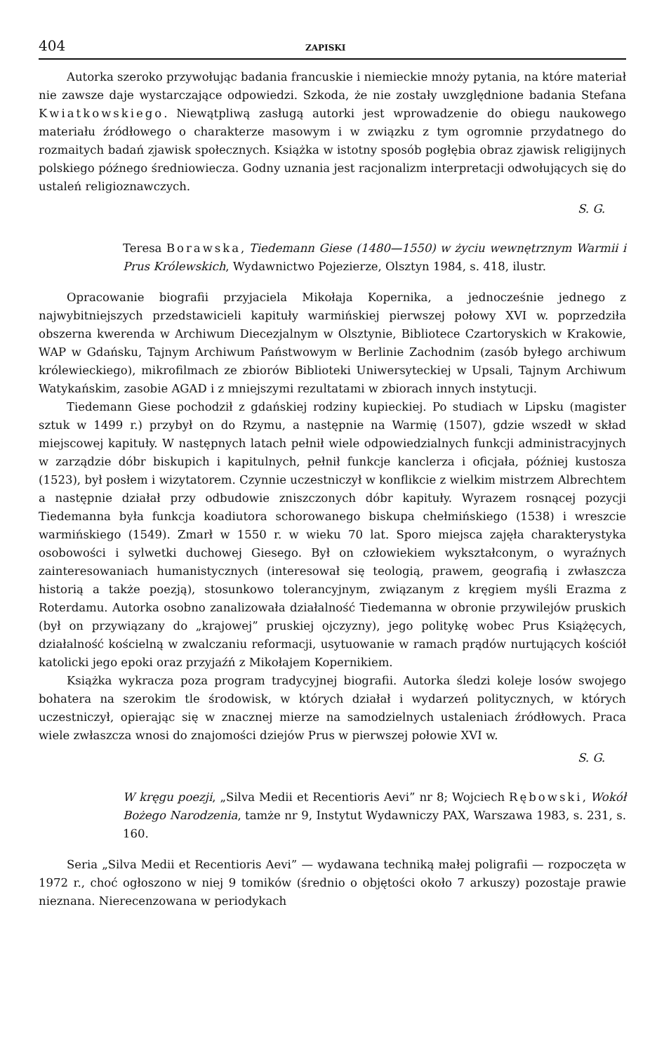404 ZAPISKI
Autorka szeroko przywołując badania francuskie i niemieckie mnoży pytania, na które materiał nie zawsze daje wystarczające odpowiedzi. Szkoda, że nie zostały uwzględnione badania Stefana Kwiatkowskiego. Niewątpliwą zasługą autorki jest wprowadzenie do obiegu naukowego materiału źródłowego o charakterze masowym i w związku z tym ogromnie przydatnego do rozmaitych badań zjawisk społecznych. Książka w istotny sposób pogłębia obraz zjawisk religijnych polskiego późnego średniowiecza. Godny uznania jest racjonalizm interpretacji odwołujących się do ustaleń religioznawczych.
S. G.
Teresa Borawska, Tiedemann Giese (1480—1550) w życiu wewnętrznym Warmii i Prus Królewskich, Wydawnictwo Pojezierze, Olsztyn 1984, s. 418, ilustr.
Opracowanie biografii przyjaciela Mikołaja Kopernika, a jednocześnie jednego z najwybitniejszych przedstawicieli kapituły warmińskiej pierwszej połowy XVI w. poprzedziła obszerna kwerenda w Archiwum Diecezjalnym w Olsztynie, Bibliotece Czartoryskich w Krakowie, WAP w Gdańsku, Tajnym Archiwum Państwowym w Berlinie Zachodnim (zasób byłego archiwum królewieckiego), mikrofilmach ze zbiorów Biblioteki Uniwersyteckiej w Upsali, Tajnym Archiwum Watykańskim, zasobie AGAD i z mniejszymi rezultatami w zbiorach innych instytucji.
Tiedemann Giese pochodził z gdańskiej rodziny kupieckiej. Po studiach w Lipsku (magister sztuk w 1499 r.) przybył on do Rzymu, a następnie na Warmię (1507), gdzie wszedł w skład miejscowej kapituły. W następnych latach pełnił wiele odpowiedzialnych funkcji administracyjnych w zarządzie dóbr biskupich i kapitulnych, pełnił funkcje kanclerza i oficjała, później kustosza (1523), był posłem i wizytatorem. Czynnie uczestniczył w konflikcie z wielkim mistrzem Albrechtem a następnie działał przy odbudowie zniszczonych dóbr kapituły. Wyrazem rosnącej pozycji Tiedemanna była funkcja koadiutora schorowanego biskupa chełmińskiego (1538) i wreszcie warmińskiego (1549). Zmarł w 1550 r. w wieku 70 lat. Sporo miejsca zajęła charakterystyka osobowości i sylwetki duchowej Giesego. Był on człowiekiem wykształconym, o wyraźnych zainteresowaniach humanistycznych (interesował się teologią, prawem, geografią i zwłaszcza historią a także poezją), stosunkowo tolerancyjnym, związanym z kręgiem myśli Erazma z Roterdamu. Autorka osobno zanalizowała działalność Tiedemanna w obronie przywilejów pruskich (był on przywiązany do „krajowej” pruskiej ojczyzny), jego politykę wobec Prus Książęcych, działalność kościelną w zwalczaniu reformacji, usytuowanie w ramach prądów nurtujących kościół katolicki jego epoki oraz przyjaźń z Mikołajem Kopernikiem.
Książka wykracza poza program tradycyjnej biografii. Autorka śledzi koleje losów swojego bohatera na szerokim tle środowisk, w których działał i wydarzeń politycznych, w których uczestniczył, opierając się w znacznej mierze na samodzielnych ustaleniach źródłowych. Praca wiele zwłaszcza wnosi do znajomości dziejów Prus w pierwszej połowie XVI w.
S. G.
W kręgu poezji, „Silva Medii et Recentioris Aevi” nr 8; Wojciech Rębowski, Wokół Bożego Narodzenia, tamże nr 9, Instytut Wydawniczy PAX, Warszawa 1983, s. 231, s. 160.
Seria „Silva Medii et Recentioris Aevi” — wydawana techniką małej poligrafii — rozpoczęta w 1972 r., choć ogłoszono w niej 9 tomików (średnio o objętości około 7 arkuszy) pozostaje prawie nieznana. Nierecenzowana w periodykach